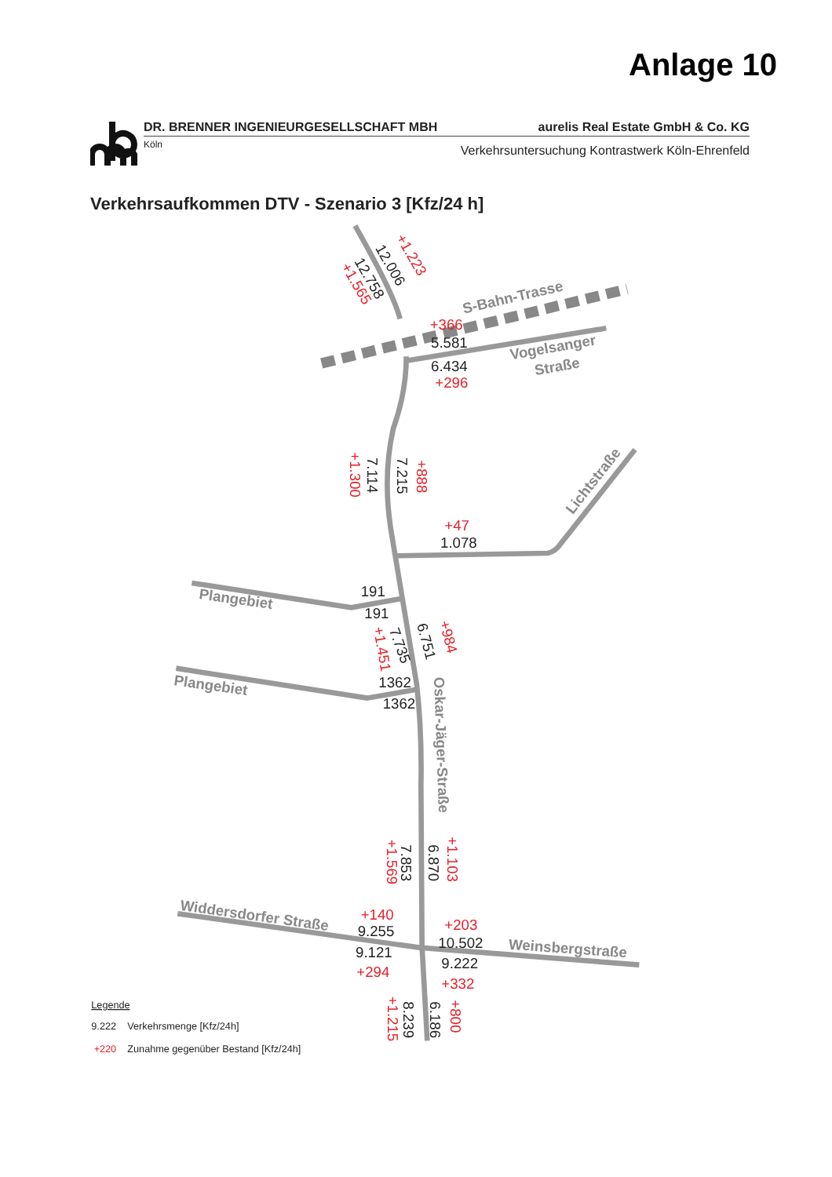Anlage 10
DR. BRENNER INGENIEURGESELLSCHAFT MBH aurelis Real Estate GmbH & Co. KG
Köln Verkehrsuntersuchung Kontrastwerk Köln-Ehrenfeld
Verkehrsaufkommen DTV - Szenario 3 [Kfz/24 h]
12.006
12.758
5.581
6.434
7.114
7.215
1.078
191
191
7.735
6.751
1362
1362
7.853
6.870
9.255
10.502
9.121
9.222
8.239
6.186
+1.223
+1.565
+366
+296
+1.300
+888
+47
+1.451
+984
+1.569
+1.103
+140
+203
+294
+332
+1.215
+800
S-Bahn-Trasse
Vogelsanger
Straße
Lichtstraße
Plangebiet
Plangebiet
Oskar-Jäger-Straße
Widdersdorfer Straße
Weinsbergstraße
Legende
9.222
Verkehrsmenge [Kfz/24h]
+220
Zunahme gegenüber Bestand [Kfz/24h]